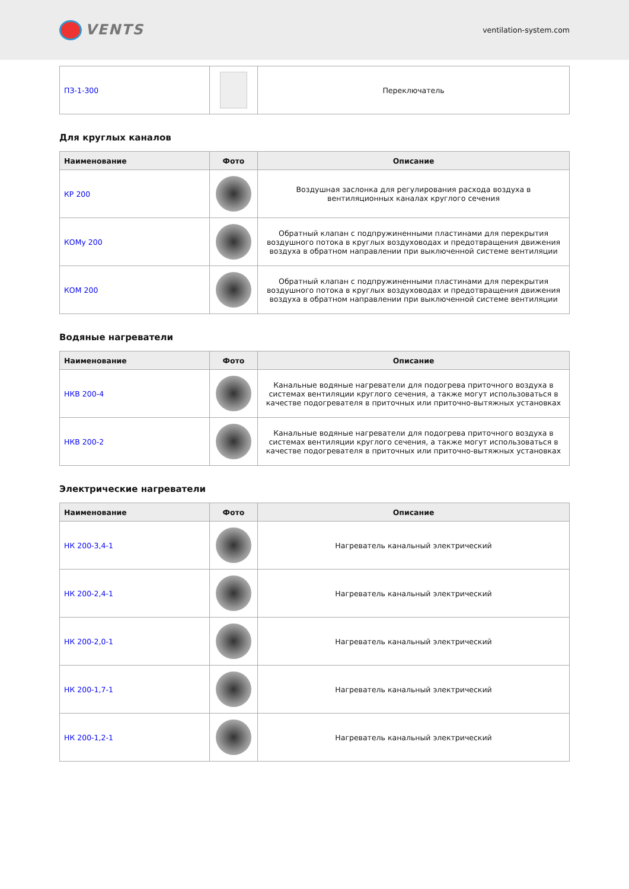VENTS
ventilation-system.com
| ПЗ-1-300 | | Переключатель |
Для круглых каналов
| Наименование | Фото | Описание |
| --- | --- | --- |
| КР 200 | | Воздушная заслонка для регулирования расхода воздуха в вентиляционных каналах круглого сечения |
| КОМу 200 | | Обратный клапан с подпружиненными пластинами для перекрытия воздушного потока в круглых воздуховодах и предотвращения движения воздуха в обратном направлении при выключенной системе вентиляции |
| КОМ 200 | | Обратный клапан с подпружиненными пластинами для перекрытия воздушного потока в круглых воздуховодах и предотвращения движения воздуха в обратном направлении при выключенной системе вентиляции |
Водяные нагреватели
| Наименование | Фото | Описание |
| --- | --- | --- |
| НКВ 200-4 | | Канальные водяные нагреватели для подогрева приточного воздуха в системах вентиляции круглого сечения, а также могут использоваться в качестве подогревателя в приточных или приточно-вытяжных установках |
| НКВ 200-2 | | Канальные водяные нагреватели для подогрева приточного воздуха в системах вентиляции круглого сечения, а также могут использоваться в качестве подогревателя в приточных или приточно-вытяжных установках |
Электрические нагреватели
| Наименование | Фото | Описание |
| --- | --- | --- |
| НК 200-3,4-1 | | Нагреватель канальный электрический |
| НК 200-2,4-1 | | Нагреватель канальный электрический |
| НК 200-2,0-1 | | Нагреватель канальный электрический |
| НК 200-1,7-1 | | Нагреватель канальный электрический |
| НК 200-1,2-1 | | Нагреватель канальный электрический |